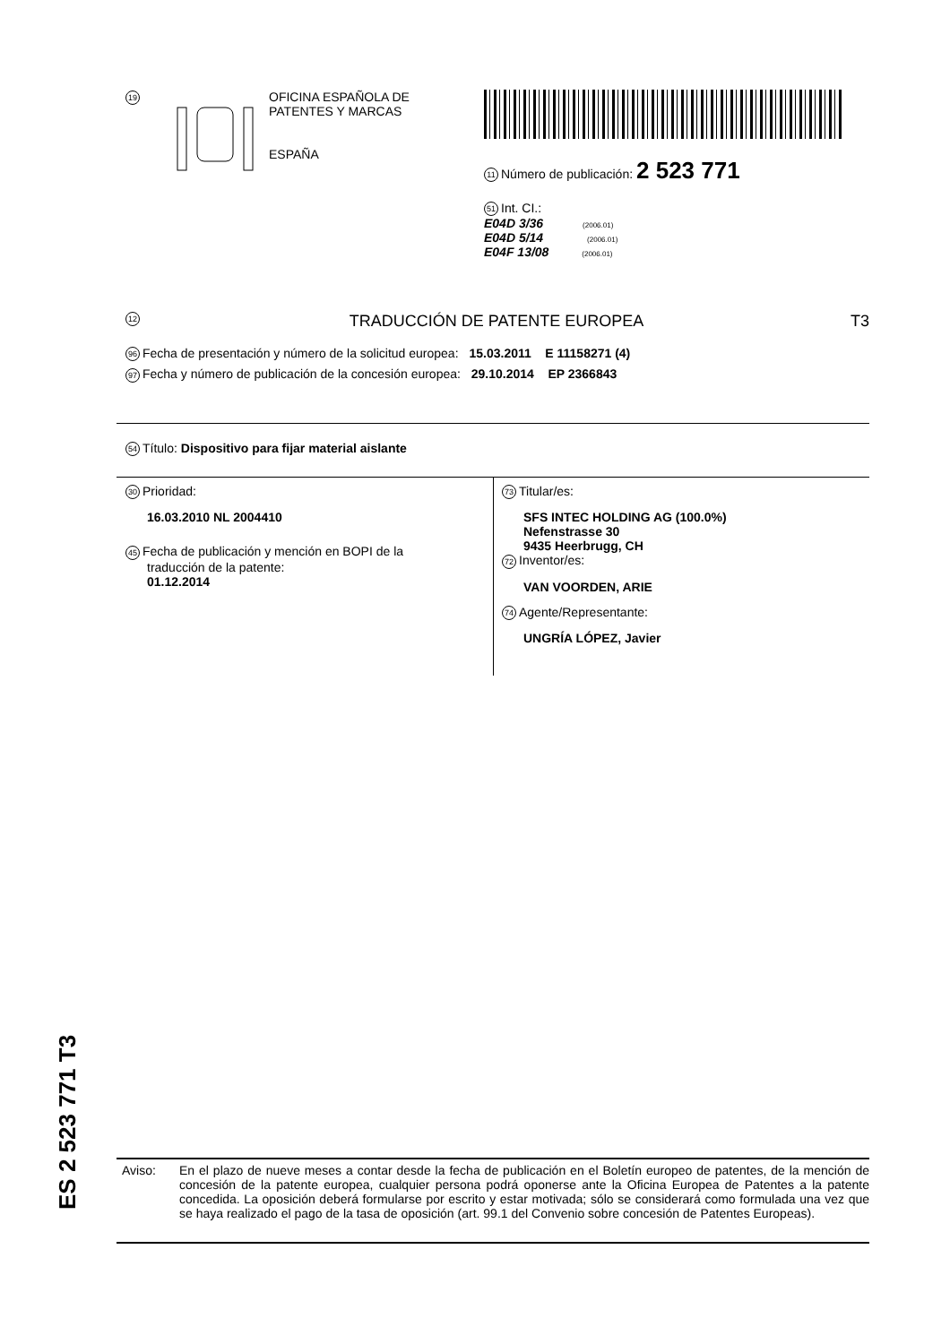19
OFICINA ESPAÑOLA DE
PATENTES Y MARCAS
ESPAÑA
11 Número de publicación: 2 523 771
51 Int. CI.:
E04D 3/36 (2006.01)
E04D 5/14 (2006.01)
E04F 13/08 (2006.01)
12 TRADUCCIÓN DE PATENTE EUROPEA T3
96 Fecha de presentación y número de la solicitud europea: 15.03.2011 E 11158271 (4)
97 Fecha y número de publicación de la concesión europea: 29.10.2014 EP 2366843
54 Título: Dispositivo para fijar material aislante
30 Prioridad:
16.03.2010 NL 2004410
45 Fecha de publicación y mención en BOPI de la
traducción de la patente:
01.12.2014
73 Titular/es:
SFS INTEC HOLDING AG (100.0%)
Nefenstrasse 30
9435 Heerbrugg, CH
72 Inventor/es:
VAN VOORDEN, ARIE
74 Agente/Representante:
UNGRÍA LÓPEZ, Javier
ES 2 523 771 T3
Aviso: En el plazo de nueve meses a contar desde la fecha de publicación en el Boletín europeo de patentes, de la mención de concesión de la patente europea, cualquier persona podrá oponerse ante la Oficina Europea de Patentes a la patente concedida. La oposición deberá formularse por escrito y estar motivada; sólo se considerará como formulada una vez que se haya realizado el pago de la tasa de oposición (art. 99.1 del Convenio sobre concesión de Patentes Europeas).